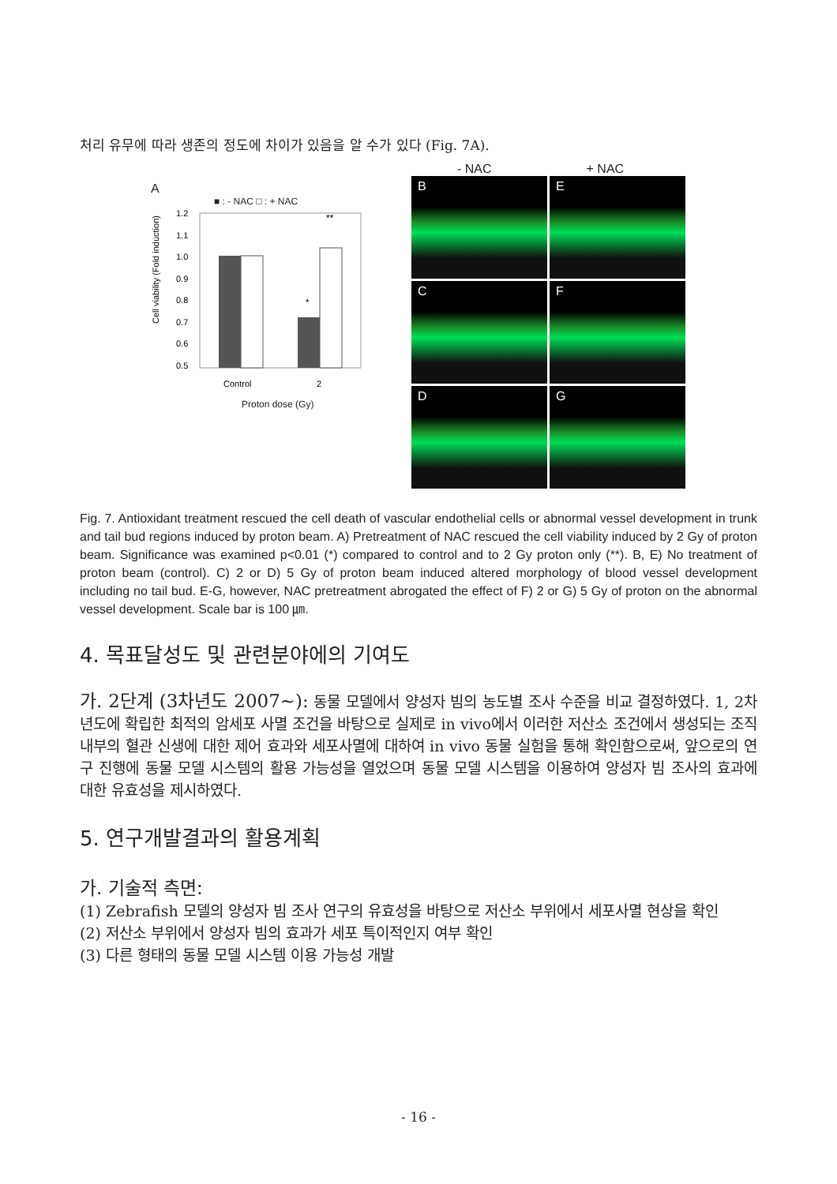처리 유무에 따라 생존의 정도에 차이가 있음을 알 수가 있다 (Fig. 7A).
A
■ : - NAC □ : + NAC
Cell viability (Fold induction)
1.2
1.1
1.0
0.9
0.8
0.7
0.6
0.5
*
**
Control
2
Proton dose (Gy)
- NAC + NAC
B
E
C
F
D
G
Fig. 7. Antioxidant treatment rescued the cell death of vascular endothelial cells or abnormal vessel development in trunk and tail bud regions induced by proton beam. A) Pretreatment of NAC rescued the cell viability induced by 2 Gy of proton beam. Significance was examined p<0.01 (*) compared to control and to 2 Gy proton only (**). B, E) No treatment of proton beam (control). C) 2 or D) 5 Gy of proton beam induced altered morphology of blood vessel development including no tail bud. E-G, however, NAC pretreatment abrogated the effect of F) 2 or G) 5 Gy of proton on the abnormal vessel development. Scale bar is 100 ㎛.
4. 목표달성도 및 관련분야에의 기여도
가. 2단계 (3차년도 2007~): 동물 모델에서 양성자 빔의 농도별 조사 수준을 비교 결정하였다. 1, 2차년도에 확립한 최적의 암세포 사멸 조건을 바탕으로 실제로 in vivo에서 이러한 저산소 조건에서 생성되는 조직 내부의 혈관 신생에 대한 제어 효과와 세포사멸에 대하여 in vivo 동물 실험을 통해 확인함으로써, 앞으로의 연구 진행에 동물 모델 시스템의 활용 가능성을 열었으며 동물 모델 시스템을 이용하여 양성자 빔 조사의 효과에 대한 유효성을 제시하였다.
5. 연구개발결과의 활용계획
가. 기술적 측면:
(1) Zebrafish 모델의 양성자 빔 조사 연구의 유효성을 바탕으로 저산소 부위에서 세포사멸 현상을 확인
(2) 저산소 부위에서 양성자 빔의 효과가 세포 특이적인지 여부 확인
(3) 다른 형태의 동물 모델 시스템 이용 가능성 개발
- 16 -